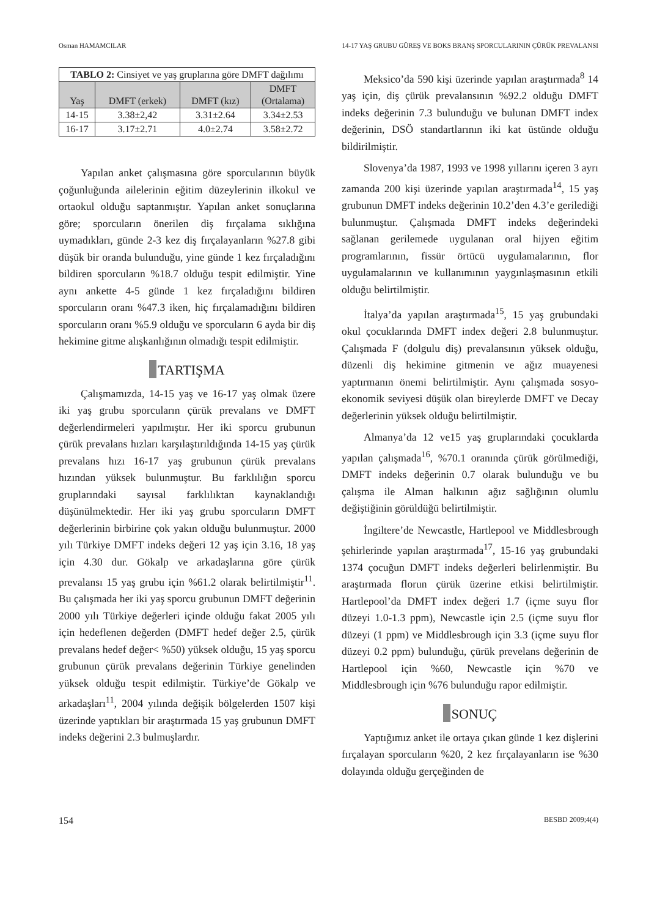Osman HAMAMCILAR 14-17 YAŞ GRUBU GÜREŞ VE BOKS BRANŞ SPORCULARININ ÇÜRÜK PREVALANSI
| TABLO 2: Cinsiyet ve yaş gruplarına göre DMFT dağılımı | | | |
| --- | --- | --- | --- |
| Yaş | DMFT (erkek) | DMFT (kız) | DMFT (Ortalama) |
| 14-15 | 3.38±2,42 | 3.31±2.64 | 3.34±2.53 |
| 16-17 | 3.17±2.71 | 4.0±2.74 | 3.58±2.72 |
Yapılan anket çalışmasına göre sporcularının büyük çoğunluğunda ailelerinin eğitim düzeylerinin ilkokul ve ortaokul olduğu saptanmıştır. Yapılan anket sonuçlarına göre; sporcuların önerilen diş fırçalama sıklığına uymadıkları, günde 2-3 kez diş fırçalayanların %27.8 gibi düşük bir oranda bulunduğu, yine günde 1 kez fırçaladığını bildiren sporcuların %18.7 olduğu tespit edilmiştir. Yine aynı ankette 4-5 günde 1 kez fırçaladığını bildiren sporcuların oranı %47.3 iken, hiç fırçalamadığını bildiren sporcuların oranı %5.9 olduğu ve sporcuların 6 ayda bir diş hekimine gitme alışkanlığının olmadığı tespit edilmiştir.
TARTIŞMA
Çalışmamızda, 14-15 yaş ve 16-17 yaş olmak üzere iki yaş grubu sporcuların çürük prevalans ve DMFT değerlendirmeleri yapılmıştır. Her iki sporcu grubunun çürük prevalans hızları karşılaştırıldığında 14-15 yaş çürük prevalans hızı 16-17 yaş grubunun çürük prevalans hızından yüksek bulunmuştur. Bu farklılığın sporcu gruplarındaki sayısal farklılıktan kaynaklandığı düşünülmektedir. Her iki yaş grubu sporcuların DMFT değerlerinin birbirine çok yakın olduğu bulunmuştur. 2000 yılı Türkiye DMFT indeks değeri 12 yaş için 3.16, 18 yaş için 4.30 dur. Gökalp ve arkadaşlarına göre çürük prevalansı 15 yaş grubu için %61.2 olarak belirtilmiştir<sup>11</sup>. Bu çalışmada her iki yaş sporcu grubunun DMFT değerinin 2000 yılı Türkiye değerleri içinde olduğu fakat 2005 yılı için hedeflenen değerden (DMFT hedef değer 2.5, çürük prevalans hedef değer< %50) yüksek olduğu, 15 yaş sporcu grubunun çürük prevalans değerinin Türkiye genelinden yüksek olduğu tespit edilmiştir. Türkiye’de Gökalp ve arkadaşları<sup>11</sup>, 2004 yılında değişik bölgelerden 1507 kişi üzerinde yaptıkları bir araştırmada 15 yaş grubunun DMFT indeks değerini 2.3 bulmuşlardır.
Meksico’da 590 kişi üzerinde yapılan araştırmada<sup>8</sup> 14 yaş için, diş çürük prevalansının %92.2 olduğu DMFT indeks değerinin 7.3 bulunduğu ve bulunan DMFT index değerinin, DSÖ standartlarının iki kat üstünde olduğu bildirilmiştir.
Slovenya’da 1987, 1993 ve 1998 yıllarını içeren 3 ayrı zamanda 200 kişi üzerinde yapılan araştırmada<sup>14</sup>, 15 yaş grubunun DMFT indeks değerinin 10.2’den 4.3’e gerilediği bulunmuştur. Çalışmada DMFT indeks değerindeki sağlanan gerilemede uygulanan oral hijyen eğitim programlarının, fissür örtücü uygulamalarının, flor uygulamalarının ve kullanımının yaygınlaşmasının etkili olduğu belirtilmiştir.
İtalya’da yapılan araştırmada<sup>15</sup>, 15 yaş grubundaki okul çocuklarında DMFT index değeri 2.8 bulunmuştur. Çalışmada F (dolgulu diş) prevalansının yüksek olduğu, düzenli diş hekimine gitmenin ve ağız muayenesi yaptırmanın önemi belirtilmiştir. Aynı çalışmada sosyo-ekonomik seviyesi düşük olan bireylerde DMFT ve Decay değerlerinin yüksek olduğu belirtilmiştir.
Almanya’da 12 ve15 yaş gruplarındaki çocuklarda yapılan çalışmada<sup>16</sup>, %70.1 oranında çürük görülmediği, DMFT indeks değerinin 0.7 olarak bulunduğu ve bu çalışma ile Alman halkının ağız sağlığının olumlu değiştiğinin görüldüğü belirtilmiştir.
İngiltere’de Newcastle, Hartlepool ve Middlesbrough şehirlerinde yapılan araştırmada<sup>17</sup>, 15-16 yaş grubundaki 1374 çocuğun DMFT indeks değerleri belirlenmiştir. Bu araştırmada florun çürük üzerine etkisi belirtilmiştir. Hartlepool’da DMFT index değeri 1.7 (içme suyu flor düzeyi 1.0-1.3 ppm), Newcastle için 2.5 (içme suyu flor düzeyi (1 ppm) ve Middlesbrough için 3.3 (içme suyu flor düzeyi 0.2 ppm) bulunduğu, çürük prevelans değerinin de Hartlepool için %60, Newcastle için %70 ve Middlesbrough için %76 bulunduğu rapor edilmiştir.
SONUÇ
Yaptığımız anket ile ortaya çıkan günde 1 kez dişlerini fırçalayan sporcuların %20, 2 kez fırçalayanların ise %30 dolayında olduğu gerçeğinden de
154 BESBD 2009;4(4)